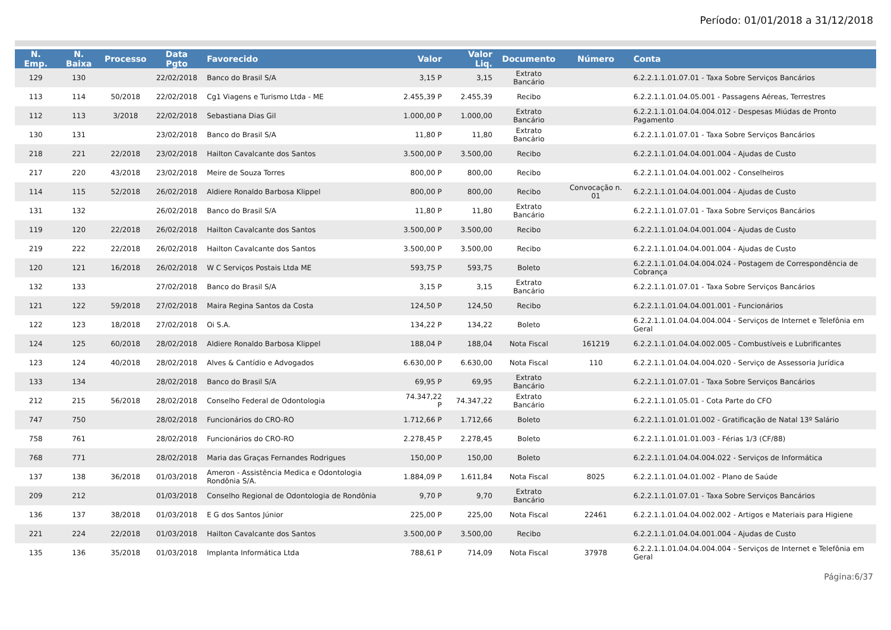Período: 01/01/2018 a 31/12/2018
| N. Emp. | N. Baixa | Processo | Data Pgto | Favorecido | Valor | Valor Liq. | Documento | Número | Conta |
| --- | --- | --- | --- | --- | --- | --- | --- | --- | --- |
| 129 | 130 | | 22/02/2018 | Banco do Brasil S/A | 3,15 P | 3,15 | Extrato Bancário | | 6.2.2.1.1.01.07.01 - Taxa Sobre Serviços Bancários |
| 113 | 114 | 50/2018 | 22/02/2018 | Cg1 Viagens e Turismo Ltda - ME | 2.455,39 P | 2.455,39 | Recibo | | 6.2.2.1.1.01.04.05.001 - Passagens Aéreas, Terrestres |
| 112 | 113 | 3/2018 | 22/02/2018 | Sebastiana Dias Gil | 1.000,00 P | 1.000,00 | Extrato Bancário | | 6.2.2.1.1.01.04.04.004.012 - Despesas Miúdas de Pronto Pagamento |
| 130 | 131 | | 23/02/2018 | Banco do Brasil S/A | 11,80 P | 11,80 | Extrato Bancário | | 6.2.2.1.1.01.07.01 - Taxa Sobre Serviços Bancários |
| 218 | 221 | 22/2018 | 23/02/2018 | Hailton Cavalcante dos Santos | 3.500,00 P | 3.500,00 | Recibo | | 6.2.2.1.1.01.04.04.001.004 - Ajudas de Custo |
| 217 | 220 | 43/2018 | 23/02/2018 | Meire de Souza Torres | 800,00 P | 800,00 | Recibo | | 6.2.2.1.1.01.04.04.001.002 - Conselheiros |
| 114 | 115 | 52/2018 | 26/02/2018 | Aldiere Ronaldo Barbosa Klippel | 800,00 P | 800,00 | Recibo | Convocação n. 01 | 6.2.2.1.1.01.04.04.001.004 - Ajudas de Custo |
| 131 | 132 | | 26/02/2018 | Banco do Brasil S/A | 11,80 P | 11,80 | Extrato Bancário | | 6.2.2.1.1.01.07.01 - Taxa Sobre Serviços Bancários |
| 119 | 120 | 22/2018 | 26/02/2018 | Hailton Cavalcante dos Santos | 3.500,00 P | 3.500,00 | Recibo | | 6.2.2.1.1.01.04.04.001.004 - Ajudas de Custo |
| 219 | 222 | 22/2018 | 26/02/2018 | Hailton Cavalcante dos Santos | 3.500,00 P | 3.500,00 | Recibo | | 6.2.2.1.1.01.04.04.001.004 - Ajudas de Custo |
| 120 | 121 | 16/2018 | 26/02/2018 | W C Serviços Postais Ltda ME | 593,75 P | 593,75 | Boleto | | 6.2.2.1.1.01.04.04.004.024 - Postagem de Correspondência de Cobrança |
| 132 | 133 | | 27/02/2018 | Banco do Brasil S/A | 3,15 P | 3,15 | Extrato Bancário | | 6.2.2.1.1.01.07.01 - Taxa Sobre Serviços Bancários |
| 121 | 122 | 59/2018 | 27/02/2018 | Maira Regina Santos da Costa | 124,50 P | 124,50 | Recibo | | 6.2.2.1.1.01.04.04.001.001 - Funcionários |
| 122 | 123 | 18/2018 | 27/02/2018 | Oi S.A. | 134,22 P | 134,22 | Boleto | | 6.2.2.1.1.01.04.04.004.004 - Serviços de Internet e Telefônia em Geral |
| 124 | 125 | 60/2018 | 28/02/2018 | Aldiere Ronaldo Barbosa Klippel | 188,04 P | 188,04 | Nota Fiscal | 161219 | 6.2.2.1.1.01.04.04.002.005 - Combustíveis e Lubrificantes |
| 123 | 124 | 40/2018 | 28/02/2018 | Alves & Cantídio e Advogados | 6.630,00 P | 6.630,00 | Nota Fiscal | 110 | 6.2.2.1.1.01.04.04.004.020 - Serviço de Assessoria Jurídica |
| 133 | 134 | | 28/02/2018 | Banco do Brasil S/A | 69,95 P | 69,95 | Extrato Bancário | | 6.2.2.1.1.01.07.01 - Taxa Sobre Serviços Bancários |
| 212 | 215 | 56/2018 | 28/02/2018 | Conselho Federal de Odontologia | 74.347,22 P | 74.347,22 | Extrato Bancário | | 6.2.2.1.1.01.05.01 - Cota Parte do CFO |
| 747 | 750 | | 28/02/2018 | Funcionários do CRO-RO | 1.712,66 P | 1.712,66 | Boleto | | 6.2.2.1.1.01.01.01.002 - Gratificação de Natal 13º Salário |
| 758 | 761 | | 28/02/2018 | Funcionários do CRO-RO | 2.278,45 P | 2.278,45 | Boleto | | 6.2.2.1.1.01.01.01.003 - Férias 1/3 (CF/88) |
| 768 | 771 | | 28/02/2018 | Maria das Graças Fernandes Rodrigues | 150,00 P | 150,00 | Boleto | | 6.2.2.1.1.01.04.04.004.022 - Serviços de Informática |
| 137 | 138 | 36/2018 | 01/03/2018 | Ameron - Assistência Medica e Odontologia Rondônia S/A. | 1.884,09 P | 1.611,84 | Nota Fiscal | 8025 | 6.2.2.1.1.01.04.01.002 - Plano de Saúde |
| 209 | 212 | | 01/03/2018 | Conselho Regional de Odontologia de Rondônia | 9,70 P | 9,70 | Extrato Bancário | | 6.2.2.1.1.01.07.01 - Taxa Sobre Serviços Bancários |
| 136 | 137 | 38/2018 | 01/03/2018 | E G dos Santos Júnior | 225,00 P | 225,00 | Nota Fiscal | 22461 | 6.2.2.1.1.01.04.04.002.002 - Artigos e Materiais para Higiene |
| 221 | 224 | 22/2018 | 01/03/2018 | Hailton Cavalcante dos Santos | 3.500,00 P | 3.500,00 | Recibo | | 6.2.2.1.1.01.04.04.001.004 - Ajudas de Custo |
| 135 | 136 | 35/2018 | 01/03/2018 | Implanta Informática Ltda | 788,61 P | 714,09 | Nota Fiscal | 37978 | 6.2.2.1.1.01.04.04.004.004 - Serviços de Internet e Telefônia em Geral |
Página:6/37